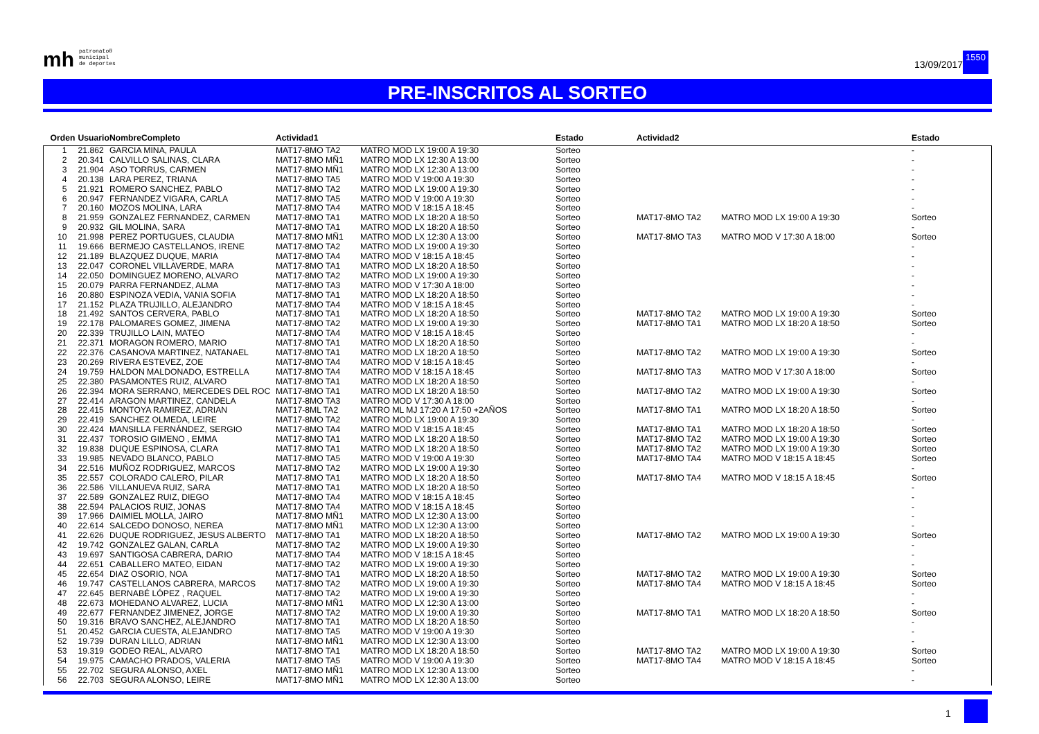mh
patronato®
municipal
de deportes
13/09/2017
1550
PRE-INSCRITOS AL SORTEO
| Orden | Usuario | NombreCompleto | Actividad1 | | Estado | Actividad2 | | Estado |
| --- | --- | --- | --- | --- | --- | --- | --- | --- |
| 1 | 21.862 | GARCIA MINA, PAULA | MAT17-8MO TA2 | MATRO MOD LX 19:00 A 19:30 | Sorteo | | | - |
| 2 | 20.341 | CALVILLO SALINAS, CLARA | MAT17-8MO MÑ1 | MATRO MOD LX 12:30 A 13:00 | Sorteo | | | - |
| 3 | 21.904 | ASO TORRUS, CARMEN | MAT17-8MO MÑ1 | MATRO MOD LX 12:30 A 13:00 | Sorteo | | | - |
| 4 | 20.138 | LARA PEREZ, TRIANA | MAT17-8MO TA5 | MATRO MOD V 19:00 A 19:30 | Sorteo | | | - |
| 5 | 21.921 | ROMERO SANCHEZ, PABLO | MAT17-8MO TA2 | MATRO MOD LX 19:00 A 19:30 | Sorteo | | | - |
| 6 | 20.947 | FERNANDEZ VIGARA, CARLA | MAT17-8MO TA5 | MATRO MOD V 19:00 A 19:30 | Sorteo | | | - |
| 7 | 20.160 | MOZOS MOLINA, LARA | MAT17-8MO TA4 | MATRO MOD V 18:15 A 18:45 | Sorteo | | | - |
| 8 | 21.959 | GONZALEZ FERNANDEZ, CARMEN | MAT17-8MO TA1 | MATRO MOD LX 18:20 A 18:50 | Sorteo | MAT17-8MO TA2 | MATRO MOD LX 19:00 A 19:30 | Sorteo |
| 9 | 20.932 | GIL MOLINA, SARA | MAT17-8MO TA1 | MATRO MOD LX 18:20 A 18:50 | Sorteo | | | - |
| 10 | 21.998 | PEREZ PORTUGUES, CLAUDIA | MAT17-8MO MÑ1 | MATRO MOD LX 12:30 A 13:00 | Sorteo | MAT17-8MO TA3 | MATRO MOD V 17:30 A 18:00 | Sorteo |
| 11 | 19.666 | BERMEJO CASTELLANOS, IRENE | MAT17-8MO TA2 | MATRO MOD LX 19:00 A 19:30 | Sorteo | | | - |
| 12 | 21.189 | BLAZQUEZ DUQUE, MARIA | MAT17-8MO TA4 | MATRO MOD V 18:15 A 18:45 | Sorteo | | | - |
| 13 | 22.047 | CORONEL VILLAVERDE, MARA | MAT17-8MO TA1 | MATRO MOD LX 18:20 A 18:50 | Sorteo | | | - |
| 14 | 22.050 | DOMINGUEZ MORENO, ALVARO | MAT17-8MO TA2 | MATRO MOD LX 19:00 A 19:30 | Sorteo | | | - |
| 15 | 20.079 | PARRA FERNANDEZ, ALMA | MAT17-8MO TA3 | MATRO MOD V 17:30 A 18:00 | Sorteo | | | - |
| 16 | 20.880 | ESPINOZA VEDIA, VANIA SOFIA | MAT17-8MO TA1 | MATRO MOD LX 18:20 A 18:50 | Sorteo | | | - |
| 17 | 21.152 | PLAZA TRUJILLO, ALEJANDRO | MAT17-8MO TA4 | MATRO MOD V 18:15 A 18:45 | Sorteo | | | - |
| 18 | 21.492 | SANTOS CERVERA, PABLO | MAT17-8MO TA1 | MATRO MOD LX 18:20 A 18:50 | Sorteo | MAT17-8MO TA2 | MATRO MOD LX 19:00 A 19:30 | Sorteo |
| 19 | 22.178 | PALOMARES GOMEZ, JIMENA | MAT17-8MO TA2 | MATRO MOD LX 19:00 A 19:30 | Sorteo | MAT17-8MO TA1 | MATRO MOD LX 18:20 A 18:50 | Sorteo |
| 20 | 22.339 | TRUJILLO LAIN, MATEO | MAT17-8MO TA4 | MATRO MOD V 18:15 A 18:45 | Sorteo | | | - |
| 21 | 22.371 | MORAGON ROMERO, MARIO | MAT17-8MO TA1 | MATRO MOD LX 18:20 A 18:50 | Sorteo | | | - |
| 22 | 22.376 | CASANOVA MARTINEZ, NATANAEL | MAT17-8MO TA1 | MATRO MOD LX 18:20 A 18:50 | Sorteo | MAT17-8MO TA2 | MATRO MOD LX 19:00 A 19:30 | Sorteo |
| 23 | 20.269 | RIVERA ESTEVEZ, ZOE | MAT17-8MO TA4 | MATRO MOD V 18:15 A 18:45 | Sorteo | | | - |
| 24 | 19.759 | HALDON MALDONADO, ESTRELLA | MAT17-8MO TA4 | MATRO MOD V 18:15 A 18:45 | Sorteo | MAT17-8MO TA3 | MATRO MOD V 17:30 A 18:00 | Sorteo |
| 25 | 22.380 | PASAMONTES RUIZ, ALVARO | MAT17-8MO TA1 | MATRO MOD LX 18:20 A 18:50 | Sorteo | | | - |
| 26 | 22.394 | MORA SERRANO, MERCEDES DEL ROC | MAT17-8MO TA1 | MATRO MOD LX 18:20 A 18:50 | Sorteo | MAT17-8MO TA2 | MATRO MOD LX 19:00 A 19:30 | Sorteo |
| 27 | 22.414 | ARAGON MARTINEZ, CANDELA | MAT17-8MO TA3 | MATRO MOD V 17:30 A 18:00 | Sorteo | | | - |
| 28 | 22.415 | MONTOYA RAMIREZ, ADRIAN | MAT17-8ML TA2 | MATRO ML MJ 17:20 A 17:50 +2AÑOS | Sorteo | MAT17-8MO TA1 | MATRO MOD LX 18:20 A 18:50 | Sorteo |
| 29 | 22.419 | SANCHEZ OLMEDA, LEIRE | MAT17-8MO TA2 | MATRO MOD LX 19:00 A 19:30 | Sorteo | | | - |
| 30 | 22.424 | MANSILLA FERNÁNDEZ, SERGIO | MAT17-8MO TA4 | MATRO MOD V 18:15 A 18:45 | Sorteo | MAT17-8MO TA1 | MATRO MOD LX 18:20 A 18:50 | Sorteo |
| 31 | 22.437 | TOROSIO GIMENO , EMMA | MAT17-8MO TA1 | MATRO MOD LX 18:20 A 18:50 | Sorteo | MAT17-8MO TA2 | MATRO MOD LX 19:00 A 19:30 | Sorteo |
| 32 | 19.838 | DUQUE ESPINOSA, CLARA | MAT17-8MO TA1 | MATRO MOD LX 18:20 A 18:50 | Sorteo | MAT17-8MO TA2 | MATRO MOD LX 19:00 A 19:30 | Sorteo |
| 33 | 19.985 | NEVADO BLANCO, PABLO | MAT17-8MO TA5 | MATRO MOD V 19:00 A 19:30 | Sorteo | MAT17-8MO TA4 | MATRO MOD V 18:15 A 18:45 | Sorteo |
| 34 | 22.516 | MUÑOZ RODRIGUEZ, MARCOS | MAT17-8MO TA2 | MATRO MOD LX 19:00 A 19:30 | Sorteo | | | - |
| 35 | 22.557 | COLORADO CALERO, PILAR | MAT17-8MO TA1 | MATRO MOD LX 18:20 A 18:50 | Sorteo | MAT17-8MO TA4 | MATRO MOD V 18:15 A 18:45 | Sorteo |
| 36 | 22.586 | VILLANUEVA RUIZ, SARA | MAT17-8MO TA1 | MATRO MOD LX 18:20 A 18:50 | Sorteo | | | - |
| 37 | 22.589 | GONZALEZ RUIZ, DIEGO | MAT17-8MO TA4 | MATRO MOD V 18:15 A 18:45 | Sorteo | | | - |
| 38 | 22.594 | PALACIOS RUIZ, JONAS | MAT17-8MO TA4 | MATRO MOD V 18:15 A 18:45 | Sorteo | | | - |
| 39 | 17.966 | DAIMIEL MOLLA, JAIRO | MAT17-8MO MÑ1 | MATRO MOD LX 12:30 A 13:00 | Sorteo | | | - |
| 40 | 22.614 | SALCEDO DONOSO, NEREA | MAT17-8MO MÑ1 | MATRO MOD LX 12:30 A 13:00 | Sorteo | | | - |
| 41 | 22.626 | DUQUE RODRIGUEZ, JESUS ALBERTO | MAT17-8MO TA1 | MATRO MOD LX 18:20 A 18:50 | Sorteo | MAT17-8MO TA2 | MATRO MOD LX 19:00 A 19:30 | Sorteo |
| 42 | 19.742 | GONZALEZ GALAN, CARLA | MAT17-8MO TA2 | MATRO MOD LX 19:00 A 19:30 | Sorteo | | | - |
| 43 | 19.697 | SANTIGOSA CABRERA, DARIO | MAT17-8MO TA4 | MATRO MOD V 18:15 A 18:45 | Sorteo | | | - |
| 44 | 22.651 | CABALLERO MATEO, EIDAN | MAT17-8MO TA2 | MATRO MOD LX 19:00 A 19:30 | Sorteo | | | - |
| 45 | 22.654 | DIAZ OSORIO, NOA | MAT17-8MO TA1 | MATRO MOD LX 18:20 A 18:50 | Sorteo | MAT17-8MO TA2 | MATRO MOD LX 19:00 A 19:30 | Sorteo |
| 46 | 19.747 | CASTELLANOS CABRERA, MARCOS | MAT17-8MO TA2 | MATRO MOD LX 19:00 A 19:30 | Sorteo | MAT17-8MO TA4 | MATRO MOD V 18:15 A 18:45 | Sorteo |
| 47 | 22.645 | BERNABÉ LÓPEZ , RAQUEL | MAT17-8MO TA2 | MATRO MOD LX 19:00 A 19:30 | Sorteo | | | - |
| 48 | 22.673 | MOHEDANO ALVAREZ, LUCIA | MAT17-8MO MÑ1 | MATRO MOD LX 12:30 A 13:00 | Sorteo | | | - |
| 49 | 22.677 | FERNANDEZ JIMENEZ, JORGE | MAT17-8MO TA2 | MATRO MOD LX 19:00 A 19:30 | Sorteo | MAT17-8MO TA1 | MATRO MOD LX 18:20 A 18:50 | Sorteo |
| 50 | 19.316 | BRAVO SANCHEZ, ALEJANDRO | MAT17-8MO TA1 | MATRO MOD LX 18:20 A 18:50 | Sorteo | | | - |
| 51 | 20.452 | GARCIA CUESTA, ALEJANDRO | MAT17-8MO TA5 | MATRO MOD V 19:00 A 19:30 | Sorteo | | | - |
| 52 | 19.739 | DURAN LILLO, ADRIAN | MAT17-8MO MÑ1 | MATRO MOD LX 12:30 A 13:00 | Sorteo | | | - |
| 53 | 19.319 | GODEO REAL, ALVARO | MAT17-8MO TA1 | MATRO MOD LX 18:20 A 18:50 | Sorteo | MAT17-8MO TA2 | MATRO MOD LX 19:00 A 19:30 | Sorteo |
| 54 | 19.975 | CAMACHO PRADOS, VALERIA | MAT17-8MO TA5 | MATRO MOD V 19:00 A 19:30 | Sorteo | MAT17-8MO TA4 | MATRO MOD V 18:15 A 18:45 | Sorteo |
| 55 | 22.702 | SEGURA ALONSO, AXEL | MAT17-8MO MÑ1 | MATRO MOD LX 12:30 A 13:00 | Sorteo | | | - |
| 56 | 22.703 | SEGURA ALONSO, LEIRE | MAT17-8MO MÑ1 | MATRO MOD LX 12:30 A 13:00 | Sorteo | | | - |
1